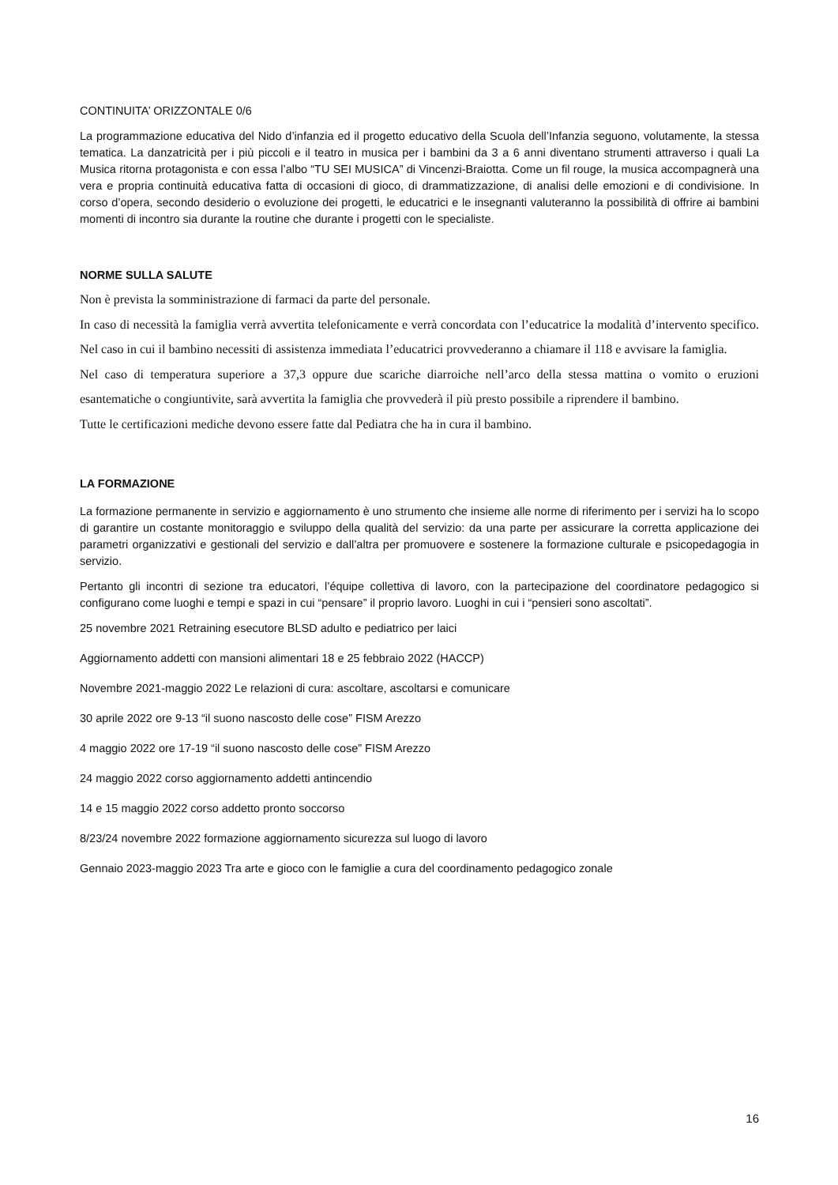CONTINUITA’ ORIZZONTALE 0/6
La programmazione educativa del Nido d’infanzia ed il progetto educativo della Scuola dell’Infanzia seguono, volutamente, la stessa tematica. La danzatricità per i più piccoli e il teatro in musica per i bambini da 3 a 6 anni diventano strumenti attraverso i quali La Musica ritorna protagonista e con essa l’albo “TU SEI MUSICA” di Vincenzi-Braiotta. Come un fil rouge, la musica accompagnerà una vera e propria continuità educativa fatta di occasioni di gioco, di drammatizzazione, di analisi delle emozioni e di condivisione. In corso d’opera, secondo desiderio o evoluzione dei progetti, le educatrici e le insegnanti valuteranno la possibilità di offrire ai bambini momenti di incontro sia durante la routine che durante i progetti con le specialiste.
NORME SULLA SALUTE
Non è prevista la somministrazione di farmaci da parte del personale.
In caso di necessità la famiglia verrà avvertita telefonicamente e verrà concordata con l’educatrice la modalità d’intervento specifico. Nel caso in cui il bambino necessiti di assistenza immediata l’educatrici provvederanno a chiamare il 118 e avvisare la famiglia.
Nel caso di temperatura superiore a 37,3 oppure due scariche diarroiche nell’arco della stessa mattina o vomito o eruzioni esantematiche o congiuntivite, sarà avvertita la famiglia che provvederà il più presto possibile a riprendere il bambino.
Tutte le certificazioni mediche devono essere fatte dal Pediatra che ha in cura il bambino.
LA FORMAZIONE
La formazione permanente in servizio e aggiornamento è uno strumento che insieme alle norme di riferimento per i servizi ha lo scopo di garantire un costante monitoraggio e sviluppo della qualità del servizio: da una parte per assicurare la corretta applicazione dei parametri organizzativi e gestionali del servizio e dall’altra per promuovere e sostenere la formazione culturale e psicopedagogia in servizio.
Pertanto gli incontri di sezione tra educatori, l’équipe collettiva di lavoro, con la partecipazione del coordinatore pedagogico si configurano come luoghi e tempi e spazi in cui “pensare” il proprio lavoro. Luoghi in cui i “pensieri sono ascoltati”.
25 novembre 2021 Retraining esecutore BLSD adulto e pediatrico per laici
Aggiornamento addetti con mansioni alimentari 18 e 25 febbraio 2022 (HACCP)
Novembre 2021-maggio 2022 Le relazioni di cura: ascoltare, ascoltarsi e comunicare
30 aprile 2022 ore 9-13 “il suono nascosto delle cose” FISM Arezzo
4 maggio 2022 ore 17-19 “il suono nascosto delle cose” FISM Arezzo
24 maggio 2022 corso aggiornamento addetti antincendio
14 e 15 maggio 2022 corso addetto pronto soccorso
8/23/24 novembre 2022 formazione aggiornamento sicurezza sul luogo di lavoro
Gennaio 2023-maggio 2023 Tra arte e gioco con le famiglie a cura del coordinamento pedagogico zonale
16